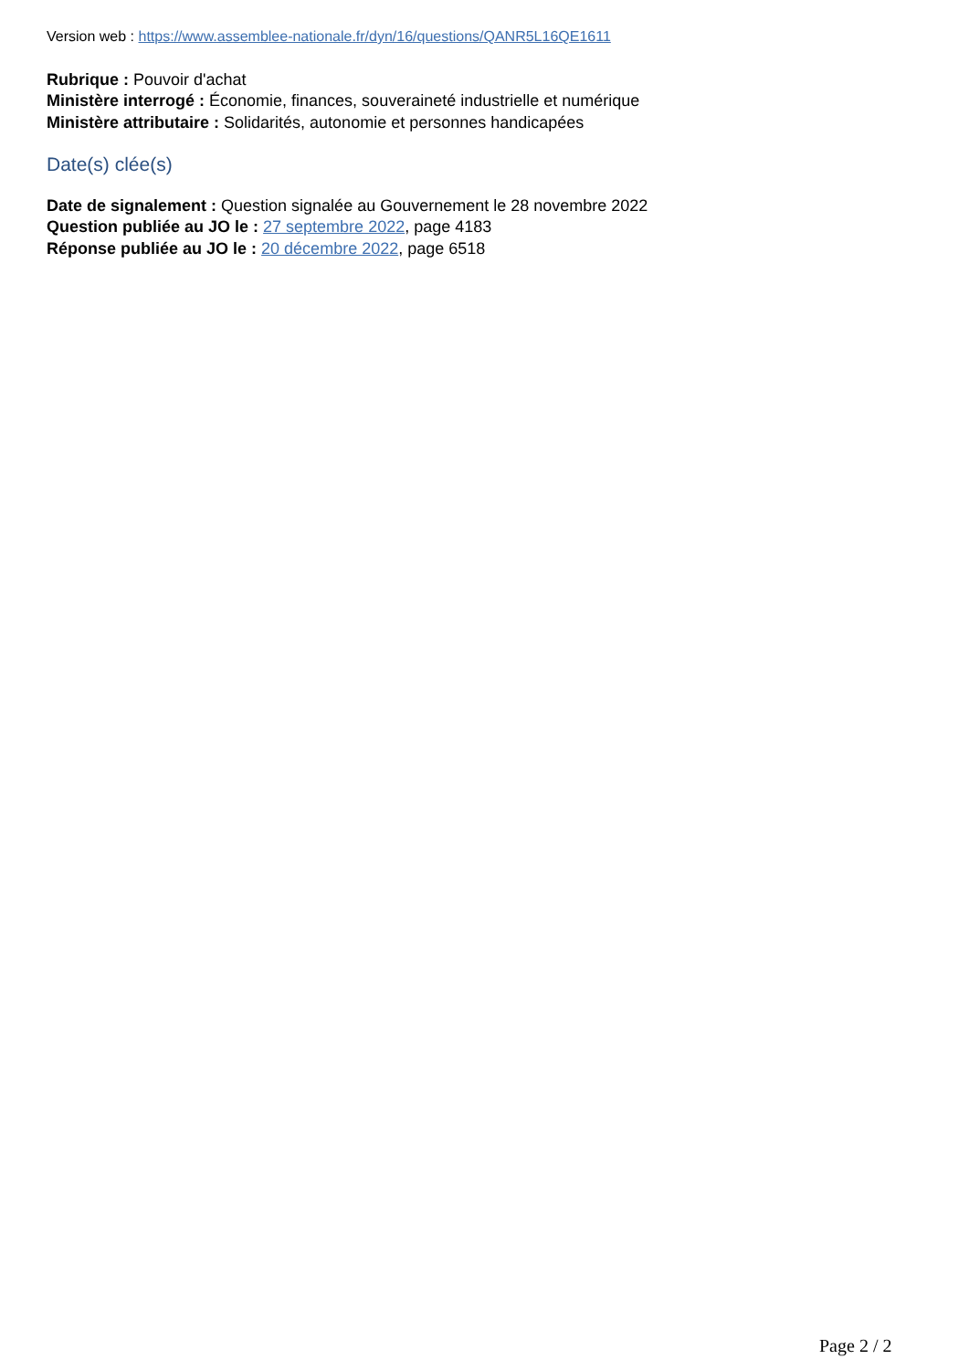Version web : https://www.assemblee-nationale.fr/dyn/16/questions/QANR5L16QE1611
Rubrique : Pouvoir d'achat
Ministère interrogé : Économie, finances, souveraineté industrielle et numérique
Ministère attributaire : Solidarités, autonomie et personnes handicapées
Date(s) clée(s)
Date de signalement : Question signalée au Gouvernement le 28 novembre 2022
Question publiée au JO le : 27 septembre 2022, page 4183
Réponse publiée au JO le : 20 décembre 2022, page 6518
Page 2 / 2